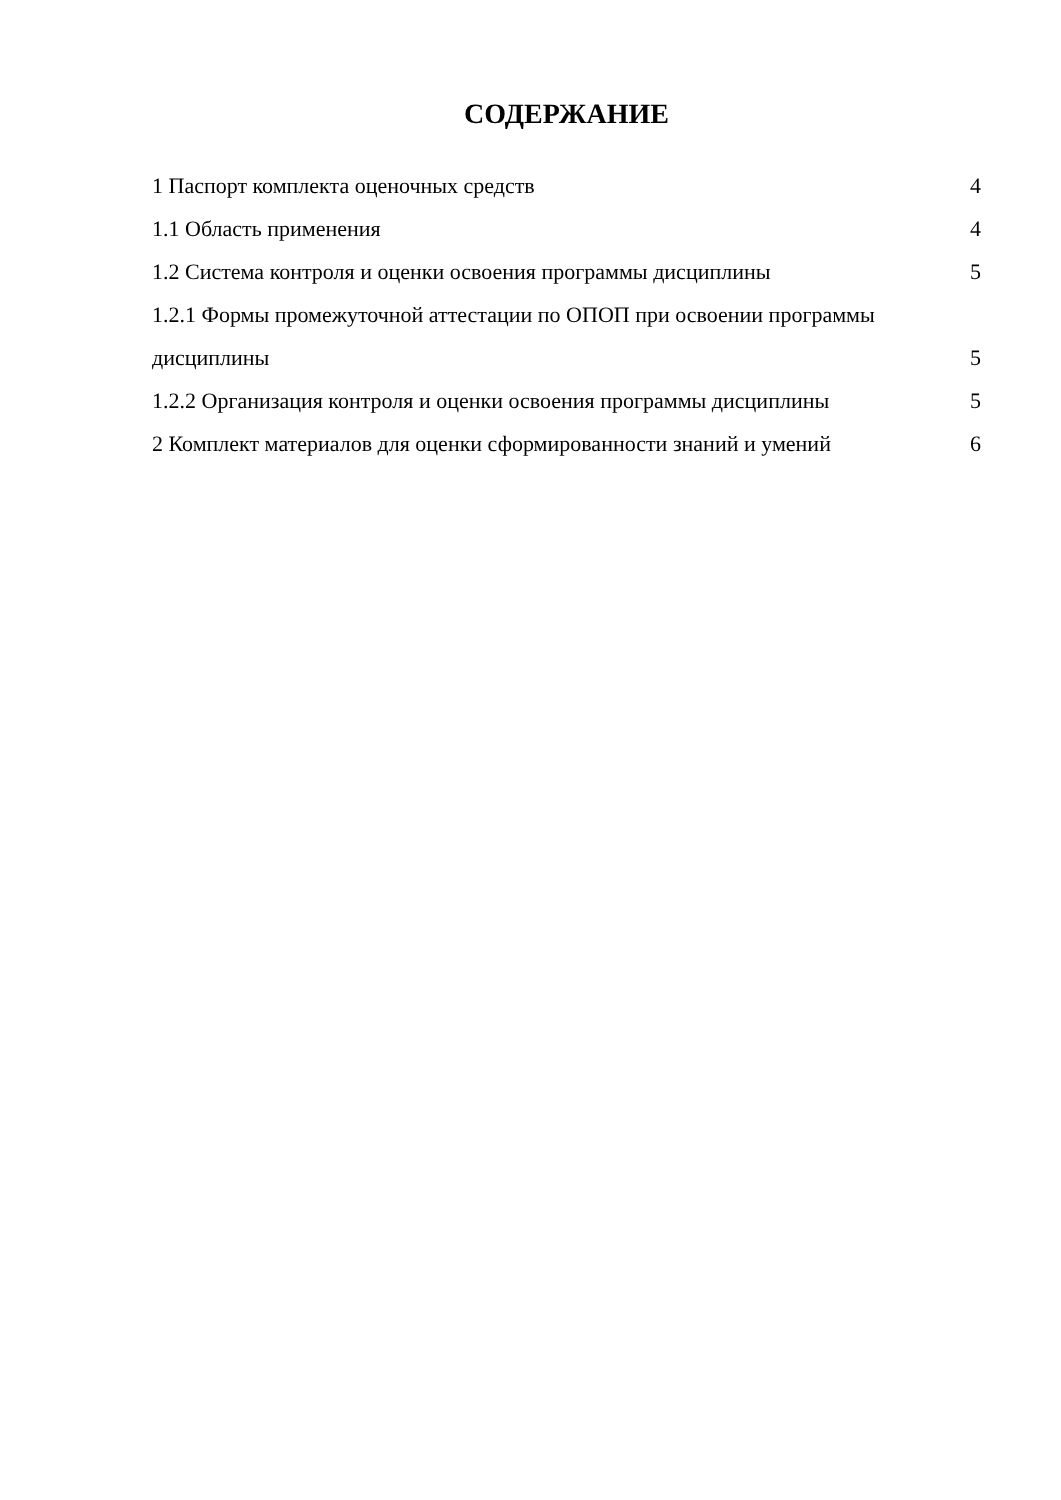СОДЕРЖАНИЕ
1 Паспорт комплекта оценочных средств 4
1.1 Область применения 4
1.2 Система контроля и оценки освоения программы дисциплины 5
1.2.1 Формы промежуточной аттестации по ОПОП при освоении программы
дисциплины 5
1.2.2 Организация контроля и оценки освоения программы дисциплины 5
2 Комплект материалов для оценки сформированности знаний и умений 6